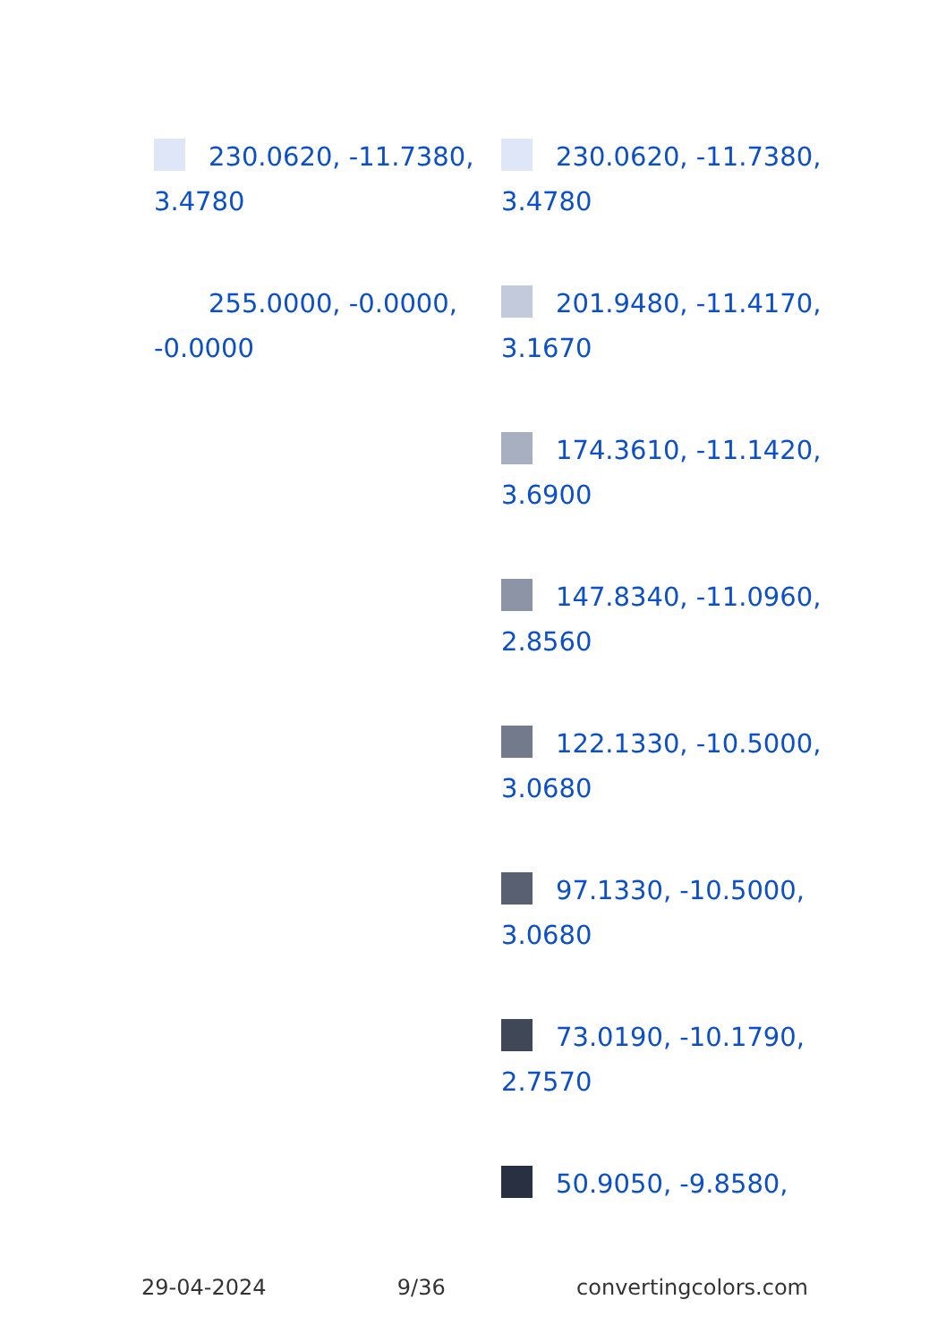230.0620, -11.7380, 3.4780
255.0000, -0.0000, -0.0000
230.0620, -11.7380, 3.4780
201.9480, -11.4170, 3.1670
174.3610, -11.1420, 3.6900
147.8340, -11.0960, 2.8560
122.1330, -10.5000, 3.0680
97.1330, -10.5000, 3.0680
73.0190, -10.1790, 2.7570
50.9050, -9.8580,
29-04-2024 9/36 convertingcolors.com